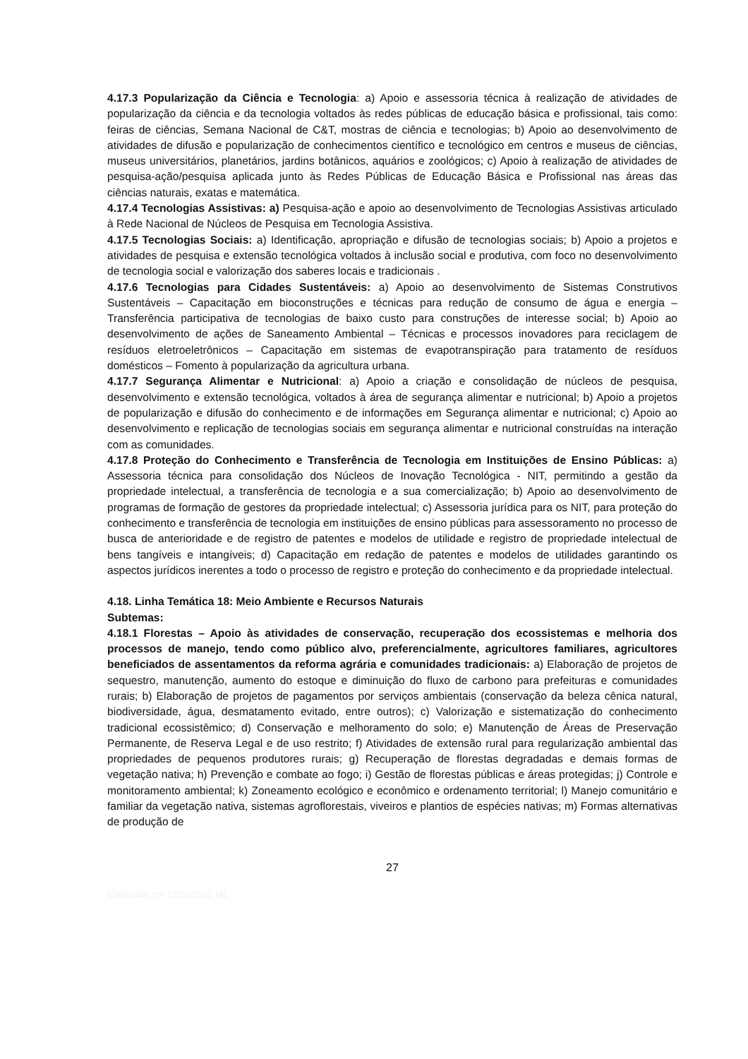4.17.3 Popularização da Ciência e Tecnologia: a) Apoio e assessoria técnica à realização de atividades de popularização da ciência e da tecnologia voltados às redes públicas de educação básica e profissional, tais como: feiras de ciências, Semana Nacional de C&T, mostras de ciência e tecnologias; b) Apoio ao desenvolvimento de atividades de difusão e popularização de conhecimentos científico e tecnológico em centros e museus de ciências, museus universitários, planetários, jardins botânicos, aquários e zoológicos; c) Apoio à realização de atividades de pesquisa-ação/pesquisa aplicada junto às Redes Públicas de Educação Básica e Profissional nas áreas das ciências naturais, exatas e matemática.
4.17.4 Tecnologias Assistivas: a) Pesquisa-ação e apoio ao desenvolvimento de Tecnologias Assistivas articulado à Rede Nacional de Núcleos de Pesquisa em Tecnologia Assistiva.
4.17.5 Tecnologias Sociais: a) Identificação, apropriação e difusão de tecnologias sociais; b) Apoio a projetos e atividades de pesquisa e extensão tecnológica voltados à inclusão social e produtiva, com foco no desenvolvimento de tecnologia social e valorização dos saberes locais e tradicionais .
4.17.6 Tecnologias para Cidades Sustentáveis: a) Apoio ao desenvolvimento de Sistemas Construtivos Sustentáveis – Capacitação em bioconstruções e técnicas para redução de consumo de água e energia – Transferência participativa de tecnologias de baixo custo para construções de interesse social; b) Apoio ao desenvolvimento de ações de Saneamento Ambiental – Técnicas e processos inovadores para reciclagem de resíduos eletroeletrônicos – Capacitação em sistemas de evapotranspiração para tratamento de resíduos domésticos – Fomento à popularização da agricultura urbana.
4.17.7 Segurança Alimentar e Nutricional: a) Apoio a criação e consolidação de núcleos de pesquisa, desenvolvimento e extensão tecnológica, voltados à área de segurança alimentar e nutricional; b) Apoio a projetos de popularização e difusão do conhecimento e de informações em Segurança alimentar e nutricional; c) Apoio ao desenvolvimento e replicação de tecnologias sociais em segurança alimentar e nutricional construídas na interação com as comunidades.
4.17.8 Proteção do Conhecimento e Transferência de Tecnologia em Instituições de Ensino Públicas: a) Assessoria técnica para consolidação dos Núcleos de Inovação Tecnológica - NIT, permitindo a gestão da propriedade intelectual, a transferência de tecnologia e a sua comercialização; b) Apoio ao desenvolvimento de programas de formação de gestores da propriedade intelectual; c) Assessoria jurídica para os NIT, para proteção do conhecimento e transferência de tecnologia em instituições de ensino públicas para assessoramento no processo de busca de anterioridade e de registro de patentes e modelos de utilidade e registro de propriedade intelectual de bens tangíveis e intangíveis; d) Capacitação em redação de patentes e modelos de utilidades garantindo os aspectos jurídicos inerentes a todo o processo de registro e proteção do conhecimento e da propriedade intelectual.
4.18. Linha Temática 18: Meio Ambiente e Recursos Naturais
Subtemas:
4.18.1 Florestas – Apoio às atividades de conservação, recuperação dos ecossistemas e melhoria dos processos de manejo, tendo como público alvo, preferencialmente, agricultores familiares, agricultores beneficiados de assentamentos da reforma agrária e comunidades tradicionais: a) Elaboração de projetos de sequestro, manutenção, aumento do estoque e diminuição do fluxo de carbono para prefeituras e comunidades rurais; b) Elaboração de projetos de pagamentos por serviços ambientais (conservação da beleza cênica natural, biodiversidade, água, desmatamento evitado, entre outros); c) Valorização e sistematização do conhecimento tradicional ecossistêmico; d) Conservação e melhoramento do solo; e) Manutenção de Áreas de Preservação Permanente, de Reserva Legal e de uso restrito; f) Atividades de extensão rural para regularização ambiental das propriedades de pequenos produtores rurais; g) Recuperação de florestas degradadas e demais formas de vegetação nativa; h) Prevenção e combate ao fogo; i) Gestão de florestas públicas e áreas protegidas; j) Controle e monitoramento ambiental; k) Zoneamento ecológico e econômico e ordenamento territorial; l) Manejo comunitário e familiar da vegetação nativa, sistemas agroflorestais, viveiros e plantios de espécies nativas; m) Formas alternativas de produção de
27
Elaborado em 17/12/2012 ML